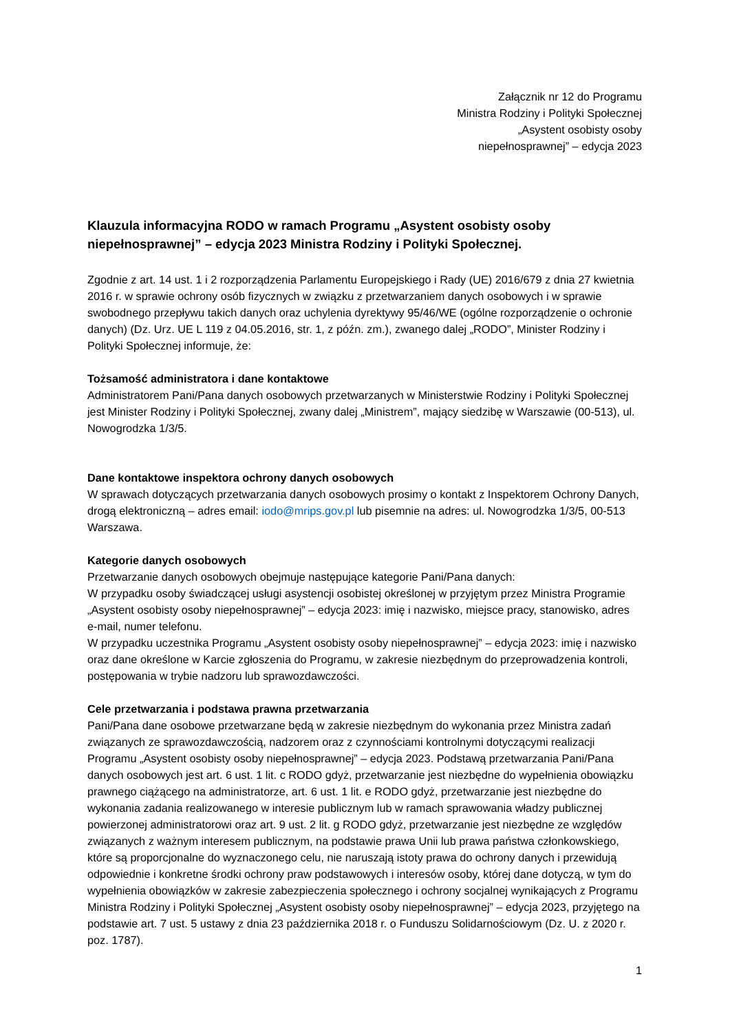Załącznik nr 12 do Programu
Ministra Rodziny i Polityki Społecznej
„Asystent osobisty osoby
niepełnosprawnej” – edycja 2023
Klauzula informacyjna RODO w ramach Programu „Asystent osobisty osoby niepełnosprawnej” – edycja 2023 Ministra Rodziny i Polityki Społecznej.
Zgodnie z art. 14 ust. 1 i 2 rozporządzenia Parlamentu Europejskiego i Rady (UE) 2016/679 z dnia 27 kwietnia 2016 r. w sprawie ochrony osób fizycznych w związku z przetwarzaniem danych osobowych i w sprawie swobodnego przepływu takich danych oraz uchylenia dyrektywy 95/46/WE (ogólne rozporządzenie o ochronie danych) (Dz. Urz. UE L 119 z 04.05.2016, str. 1, z późn. zm.), zwanego dalej „RODO”, Minister Rodziny i Polityki Społecznej informuje, że:
Tożsamość administratora i dane kontaktowe
Administratorem Pani/Pana danych osobowych przetwarzanych w Ministerstwie Rodziny i Polityki Społecznej jest Minister Rodziny i Polityki Społecznej, zwany dalej „Ministrem”, mający siedzibę w Warszawie (00-513), ul. Nowogrodzka 1/3/5.
Dane kontaktowe inspektora ochrony danych osobowych
W sprawach dotyczących przetwarzania danych osobowych prosimy o kontakt z Inspektorem Ochrony Danych, drogą elektroniczną – adres email: iodo@mrips.gov.pl lub pisemnie na adres: ul. Nowogrodzka 1/3/5, 00-513 Warszawa.
Kategorie danych osobowych
Przetwarzanie danych osobowych obejmuje następujące kategorie Pani/Pana danych:
W przypadku osoby świadczącej usługi asystencji osobistej określonej w przyjętym przez Ministra Programie „Asystent osobisty osoby niepełnosprawnej” – edycja 2023: imię i nazwisko, miejsce pracy, stanowisko, adres e-mail, numer telefonu.
W przypadku uczestnika Programu „Asystent osobisty osoby niepełnosprawnej” – edycja 2023: imię i nazwisko oraz dane określone w Karcie zgłoszenia do Programu, w zakresie niezbędnym do przeprowadzenia kontroli, postępowania w trybie nadzoru lub sprawozdawczości.
Cele przetwarzania i podstawa prawna przetwarzania
Pani/Pana dane osobowe przetwarzane będą w zakresie niezbędnym do wykonania przez Ministra zadań związanych ze sprawozdawczością, nadzorem oraz z czynnościami kontrolnymi dotyczącymi realizacji Programu „Asystent osobisty osoby niepełnosprawnej” – edycja 2023. Podstawą przetwarzania Pani/Pana danych osobowych jest art. 6 ust. 1 lit. c RODO gdyż, przetwarzanie jest niezbędne do wypełnienia obowiązku prawnego ciążącego na administratorze, art. 6 ust. 1 lit. e RODO gdyż, przetwarzanie jest niezbędne do wykonania zadania realizowanego w interesie publicznym lub w ramach sprawowania władzy publicznej powierzonej administratorowi oraz art. 9 ust. 2 lit. g RODO gdyż, przetwarzanie jest niezbędne ze względów związanych z ważnym interesem publicznym, na podstawie prawa Unii lub prawa państwa członkowskiego, które są proporcjonalne do wyznaczonego celu, nie naruszają istoty prawa do ochrony danych i przewidują odpowiednie i konkretne środki ochrony praw podstawowych i interesów osoby, której dane dotyczą, w tym do wypełnienia obowiązków w zakresie zabezpieczenia społecznego i ochrony socjalnej wynikających z Programu Ministra Rodziny i Polityki Społecznej „Asystent osobisty osoby niepełnosprawnej” – edycja 2023, przyjętego na podstawie art. 7 ust. 5 ustawy z dnia 23 października 2018 r. o Funduszu Solidarnościowym (Dz. U. z 2020 r. poz. 1787).
1